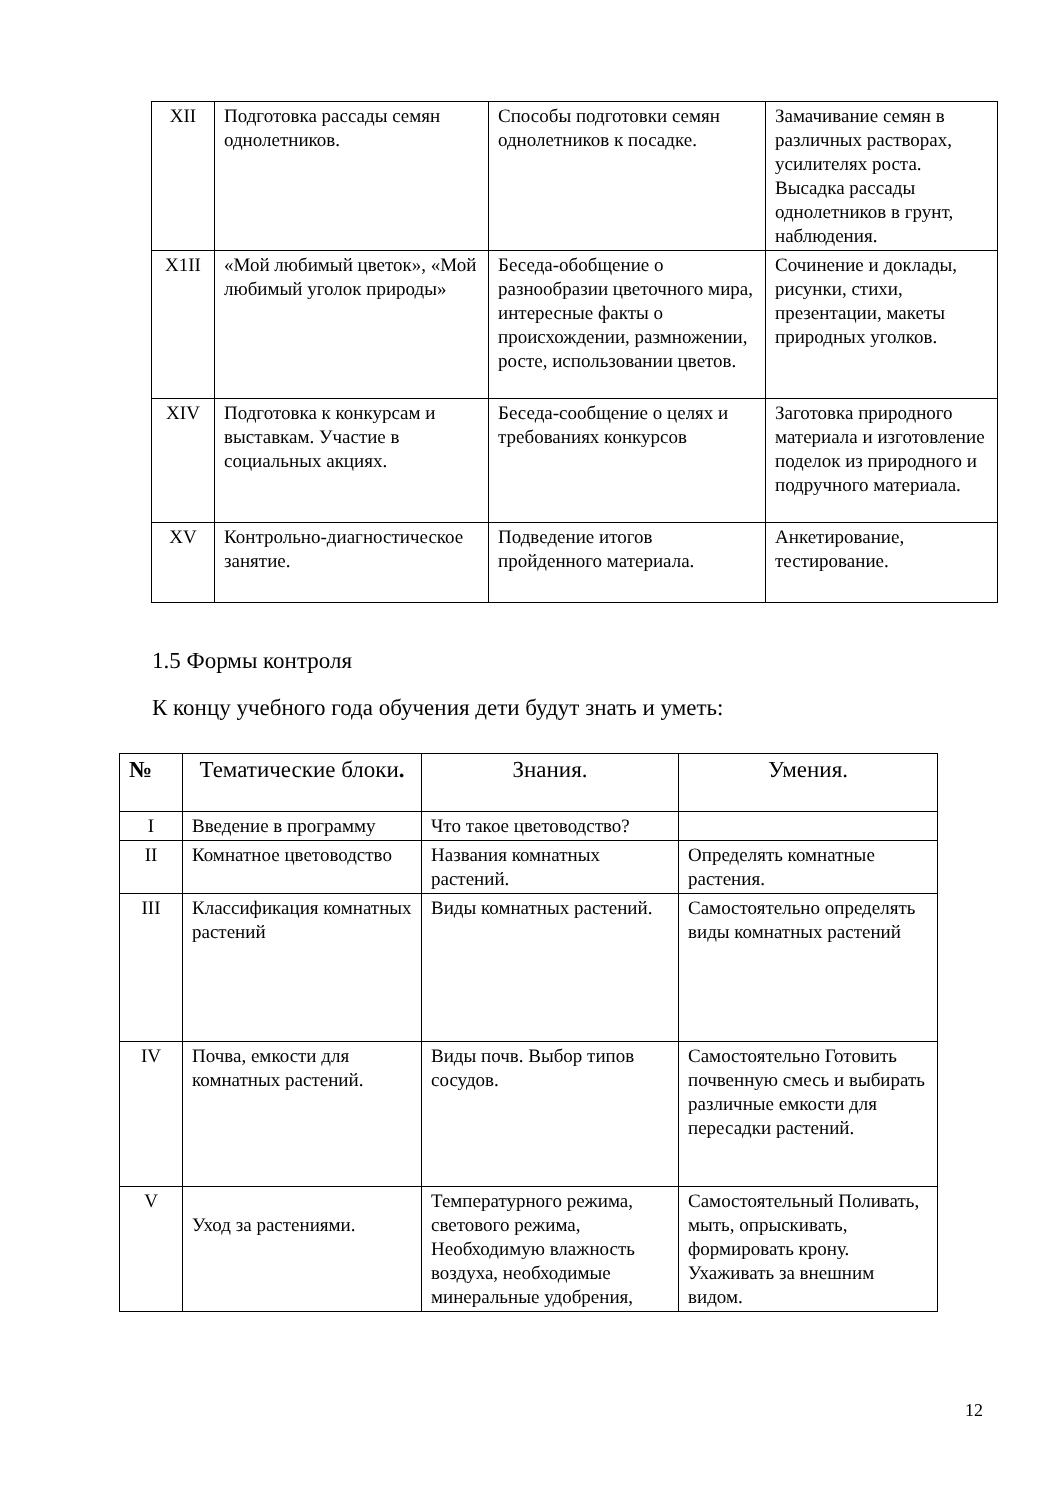| XII | Подготовка рассады семян однолетников. | Способы подготовки семян однолетников к посадке. | Замачивание семян в различных растворах, усилителях роста. Высадка рассады однолетников в грунт, наблюдения. |
| X1II | «Мой любимый цветок», «Мой любимый уголок природы» | Беседа-обобщение о разнообразии цветочного мира, интересные факты о происхождении, размножении, росте, использовании цветов. | Сочинение и доклады, рисунки, стихи, презентации, макеты природных уголков. |
| XIV | Подготовка к конкурсам и выставкам. Участие в социальных акциях. | Беседа-сообщение о целях и требованиях конкурсов | Заготовка природного материала и изготовление поделок из природного и подручного материала. |
| XV | Контрольно-диагностическое занятие. | Подведение итогов пройденного материала. | Анкетирование, тестирование. |
1.5 Формы контроля
К концу учебного года обучения дети будут знать и уметь:
| № | Тематические блоки . | Знания. | Умения. |
| --- | --- | --- | --- |
| I | Введение в программу | Что такое цветоводство? | |
| II | Комнатное цветоводство | Названия комнатных растений. | Определять комнатные растения. |
| III | Классификация комнатных растений | Виды комнатных растений. | Самостоятельно определять виды комнатных растений |
| IV | Почва, емкости для комнатных растений. | Виды почв. Выбор типов сосудов. | Самостоятельно Готовить почвенную смесь и выбирать различные емкости для пересадки растений. |
| V | Уход за растениями. | Температурного режима, светового режима, Необходимую влажность воздуха, необходимые минеральные удобрения, | Самостоятельный Поливать, мыть, опрыскивать, формировать крону. Ухаживать за внешним видом. |
12